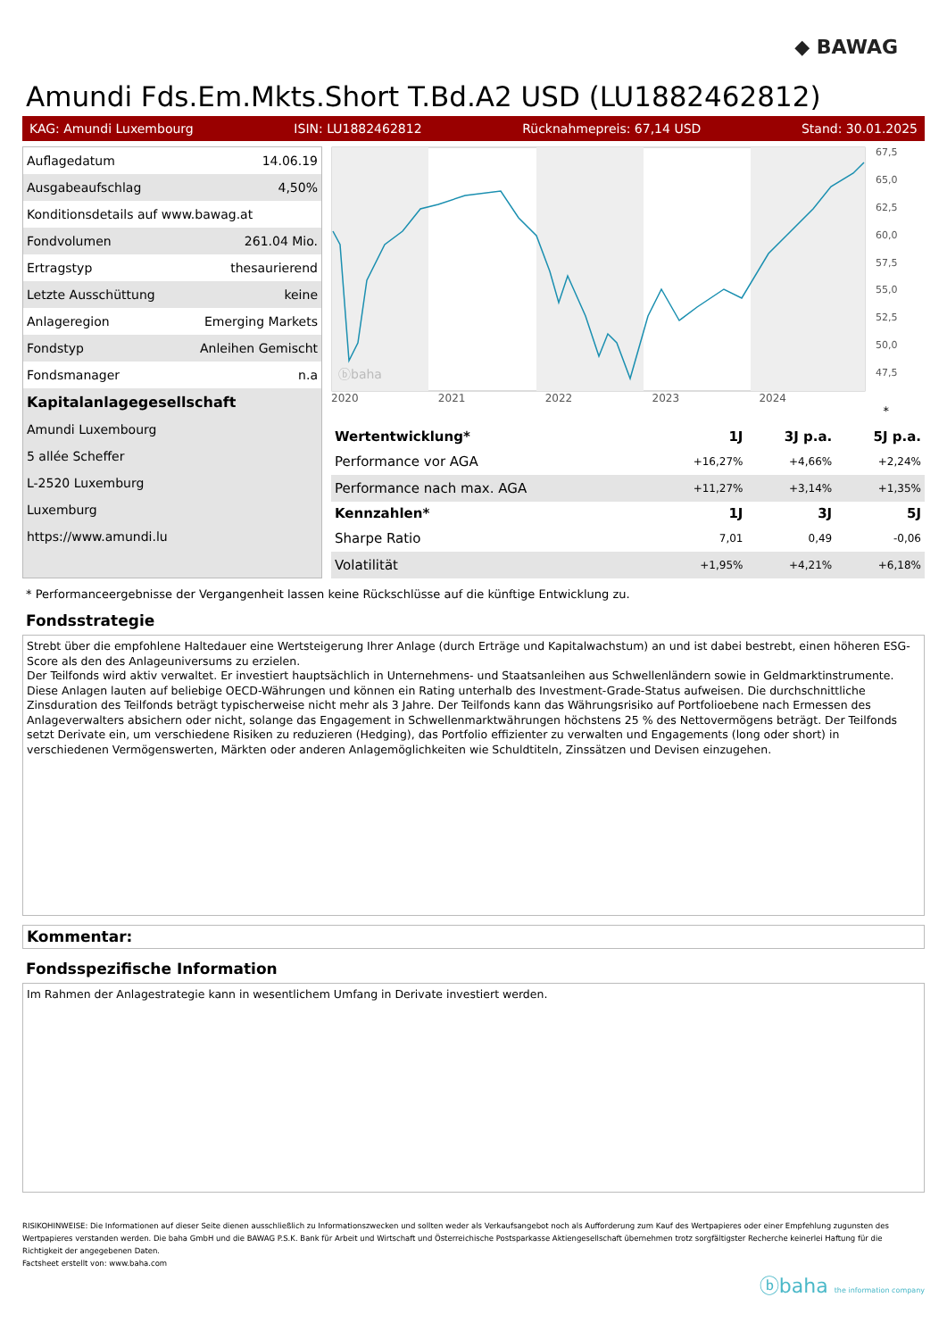◆ BAWAG
Amundi Fds.Em.Mkts.Short T.Bd.A2 USD (LU1882462812)
KAG: Amundi Luxembourg ISIN: LU1882462812 Rücknahmepreis: 67,14 USD Stand: 30.01.2025
| Auflagedatum | 14.06.19 |
| Ausgabeaufschlag | 4,50% |
| Konditionsdetails auf www.bawag.at | |
| Fondvolumen | 261.04 Mio. |
| Ertragstyp | thesaurierend |
| Letzte Ausschüttung | keine |
| Anlageregion | Emerging Markets |
| Fondstyp | Anleihen Gemischt |
| Fondsmanager | n.a |
| Kapitalanlagegesellschaft | |
| Amundi Luxembourg | |
| 5 allée Scheffer | |
| L-2520 Luxemburg | |
| Luxemburg | |
| https://www.amundi.lu | |
ⓑbaha
67,5
65,0
62,5
60,0
57,5
55,0
52,5
50,0
47,5
2020 2021 2022 2023 2024
*
| Wertentwicklung* | 1J | 3J p.a. | 5J p.a. |
| --- | --- | --- | --- |
| Performance vor AGA | +16,27% | +4,66% | +2,24% |
| Performance nach max. AGA | +11,27% | +3,14% | +1,35% |
| Kennzahlen* | 1J | 3J | 5J |
| Sharpe Ratio | 7,01 | 0,49 | -0,06 |
| Volatilität | +1,95% | +4,21% | +6,18% |
* Performanceergebnisse der Vergangenheit lassen keine Rückschlüsse auf die künftige Entwicklung zu.
Fondsstrategie
Strebt über die empfohlene Haltedauer eine Wertsteigerung Ihrer Anlage (durch Erträge und Kapitalwachstum) an und ist dabei bestrebt, einen höheren ESG-Score als den des Anlageuniversums zu erzielen.
Der Teilfonds wird aktiv verwaltet. Er investiert hauptsächlich in Unternehmens- und Staatsanleihen aus Schwellenländern sowie in Geldmarktinstrumente. Diese Anlagen lauten auf beliebige OECD-Währungen und können ein Rating unterhalb des Investment-Grade-Status aufweisen. Die durchschnittliche Zinsduration des Teilfonds beträgt typischerweise nicht mehr als 3 Jahre. Der Teilfonds kann das Währungsrisiko auf Portfolioebene nach Ermessen des Anlageverwalters absichern oder nicht, solange das Engagement in Schwellenmarktwährungen höchstens 25 % des Nettovermögens beträgt. Der Teilfonds setzt Derivate ein, um verschiedene Risiken zu reduzieren (Hedging), das Portfolio effizienter zu verwalten und Engagements (long oder short) in verschiedenen Vermögenswerten, Märkten oder anderen Anlagemöglichkeiten wie Schuldtiteln, Zinssätzen und Devisen einzugehen.
Kommentar:
Fondsspezifische Information
Im Rahmen der Anlagestrategie kann in wesentlichem Umfang in Derivate investiert werden.
RISIKOHINWEISE: Die Informationen auf dieser Seite dienen ausschließlich zu Informationszwecken und sollten weder als Verkaufsangebot noch als Aufforderung zum Kauf des Wertpapieres oder einer Empfehlung zugunsten des Wertpapieres verstanden werden. Die baha GmbH und die BAWAG P.S.K. Bank für Arbeit und Wirtschaft und Österreichische Postsparkasse Aktiengesellschaft übernehmen trotz sorgfältigster Recherche keinerlei Haftung für die Richtigkeit der angegebenen Daten.
Factsheet erstellt von: www.baha.com
ⓑbaha the information company